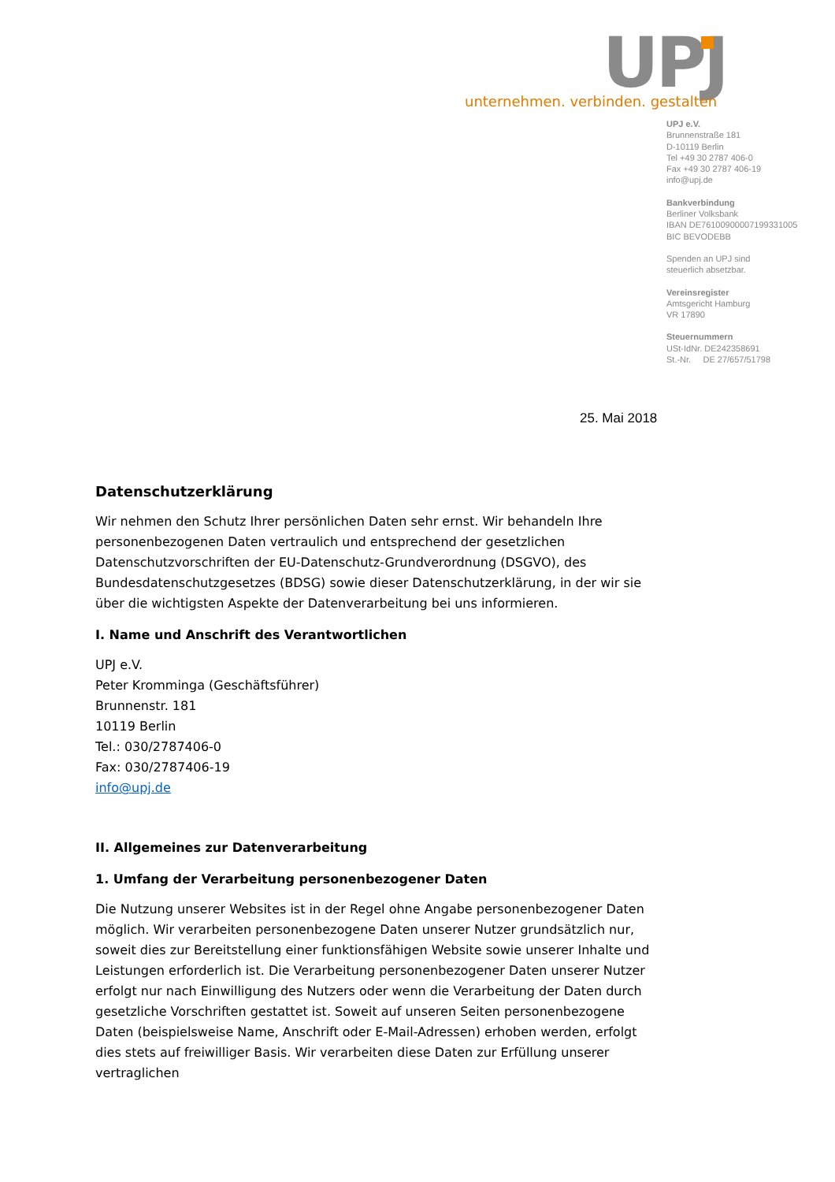UPJ
unternehmen. verbinden. gestalten
UPJ e.V.
Brunnenstraße 181
D-10119 Berlin
Tel +49 30 2787 406-0
Fax +49 30 2787 406-19
info@upj.de
Bankverbindung
Berliner Volksbank
IBAN DE76100900007199331005
BIC BEVODEBB
Spenden an UPJ sind
steuerlich absetzbar.
Vereinsregister
Amtsgericht Hamburg
VR 17890
Steuernummern
USt-IdNr. DE242358691
St.-Nr. DE 27/657/51798
25. Mai 2018
Datenschutzerklärung
Wir nehmen den Schutz Ihrer persönlichen Daten sehr ernst. Wir behandeln Ihre personenbezogenen Daten vertraulich und entsprechend der gesetzlichen Datenschutzvorschriften der EU-Datenschutz-Grundverordnung (DSGVO), des Bundesdatenschutzgesetzes (BDSG) sowie dieser Datenschutzerklärung, in der wir sie über die wichtigsten Aspekte der Datenverarbeitung bei uns informieren.
I. Name und Anschrift des Verantwortlichen
UPJ e.V.
Peter Kromminga (Geschäftsführer)
Brunnenstr. 181
10119 Berlin
Tel.: 030/2787406-0
Fax: 030/2787406-19
info@upj.de
II. Allgemeines zur Datenverarbeitung
1. Umfang der Verarbeitung personenbezogener Daten
Die Nutzung unserer Websites ist in der Regel ohne Angabe personenbezogener Daten möglich. Wir verarbeiten personenbezogene Daten unserer Nutzer grundsätzlich nur, soweit dies zur Bereitstellung einer funktionsfähigen Website sowie unserer Inhalte und Leistungen erforderlich ist. Die Verarbeitung personenbezogener Daten unserer Nutzer erfolgt nur nach Einwilligung des Nutzers oder wenn die Verarbeitung der Daten durch gesetzliche Vorschriften gestattet ist. Soweit auf unseren Seiten personenbezogene Daten (beispielsweise Name, Anschrift oder E-Mail-Adressen) erhoben werden, erfolgt dies stets auf freiwilliger Basis. Wir verarbeiten diese Daten zur Erfüllung unserer vertraglichen